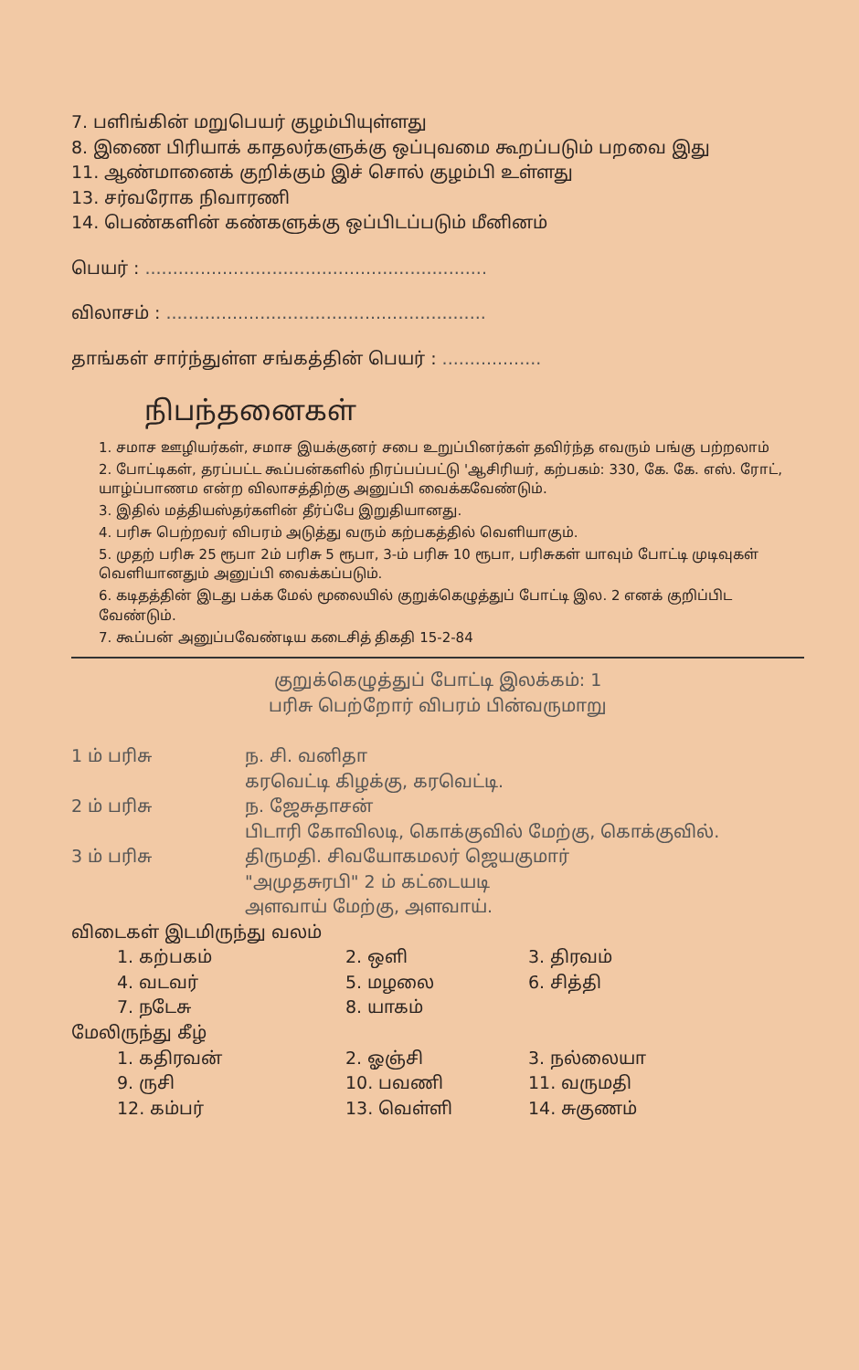7. பளிங்கின் மறுபெயர் குழம்பியுள்ளது
8. இணை பிரியாக் காதலர்களுக்கு ஒப்புவமை கூறப்படும் பறவை இது
11. ஆண்மானைக் குறிக்கும் இச் சொல் குழம்பி உள்ளது
13. சர்வரோக நிவாரணி
14. பெண்களின் கண்களுக்கு ஒப்பிடப்படும் மீனினம்
பெயர் : ..............................................................
விலாசம் : ..........................................................
தாங்கள் சார்ந்துள்ள சங்கத்தின் பெயர் : ..................
நிபந்தனைகள்
1. சமாச ஊழியர்கள், சமாச இயக்குனர் சபை உறுப்பினர்கள் தவிர்ந்த எவரும் பங்கு பற்றலாம்
2. போட்டிகள், தரப்பட்ட கூப்பன்களில் நிரப்பப்பட்டு 'ஆசிரியர், கற்பகம்: 330, கே. கே. எஸ். ரோட், யாழ்ப்பாணம என்ற விலாசத்திற்கு அனுப்பி வைக்கவேண்டும்.
3. இதில் மத்தியஸ்தர்களின் தீர்ப்பே இறுதியானது.
4. பரிசு பெற்றவர் விபரம் அடுத்து வரும் கற்பகத்தில் வெளியாகும்.
5. முதற் பரிசு 25 ரூபா 2ம் பரிசு 5 ரூபா, 3-ம் பரிசு 10 ரூபா, பரிசுகள் யாவும் போட்டி முடிவுகள் வெளியானதும் அனுப்பி வைக்கப்படும்.
6. கடிதத்தின் இடது பக்க மேல் மூலையில் குறுக்கெழுத்துப் போட்டி இல. 2 எனக் குறிப்பிட வேண்டும்.
7. கூப்பன் அனுப்பவேண்டிய கடைசித் திகதி 15-2-84
குறுக்கெழுத்துப் போட்டி இலக்கம்: 1
பரிசு பெற்றோர் விபரம் பின்வருமாறு
1 ம் பரிசு ந. சி. வனிதா
கரவெட்டி கிழக்கு, கரவெட்டி. 2 ம் பரிசு ந. ஜேசுதாசன்
பிடாரி கோவிலடி, கொக்குவில் மேற்கு, கொக்குவில். 3 ம் பரிசு திருமதி. சிவயோகமலர் ஜெயகுமார்
"அமுதசுரபி" 2 ம் கட்டையடி
அளவாய் மேற்கு, அளவாய்.
விடைகள் இடமிருந்து வலம்
1. கற்பகம் 2. ஒளி 3. திரவம் 4. வடவர் 5. மழலை 6. சித்தி 7. நடேசு 8. யாகம்
மேலிருந்து கீழ்
1. கதிரவன் 2. ஓஞ்சி 3. நல்லையா 9. ருசி 10. பவணி 11. வருமதி 12. கம்பர் 13. வெள்ளி 14. சுகுணம்